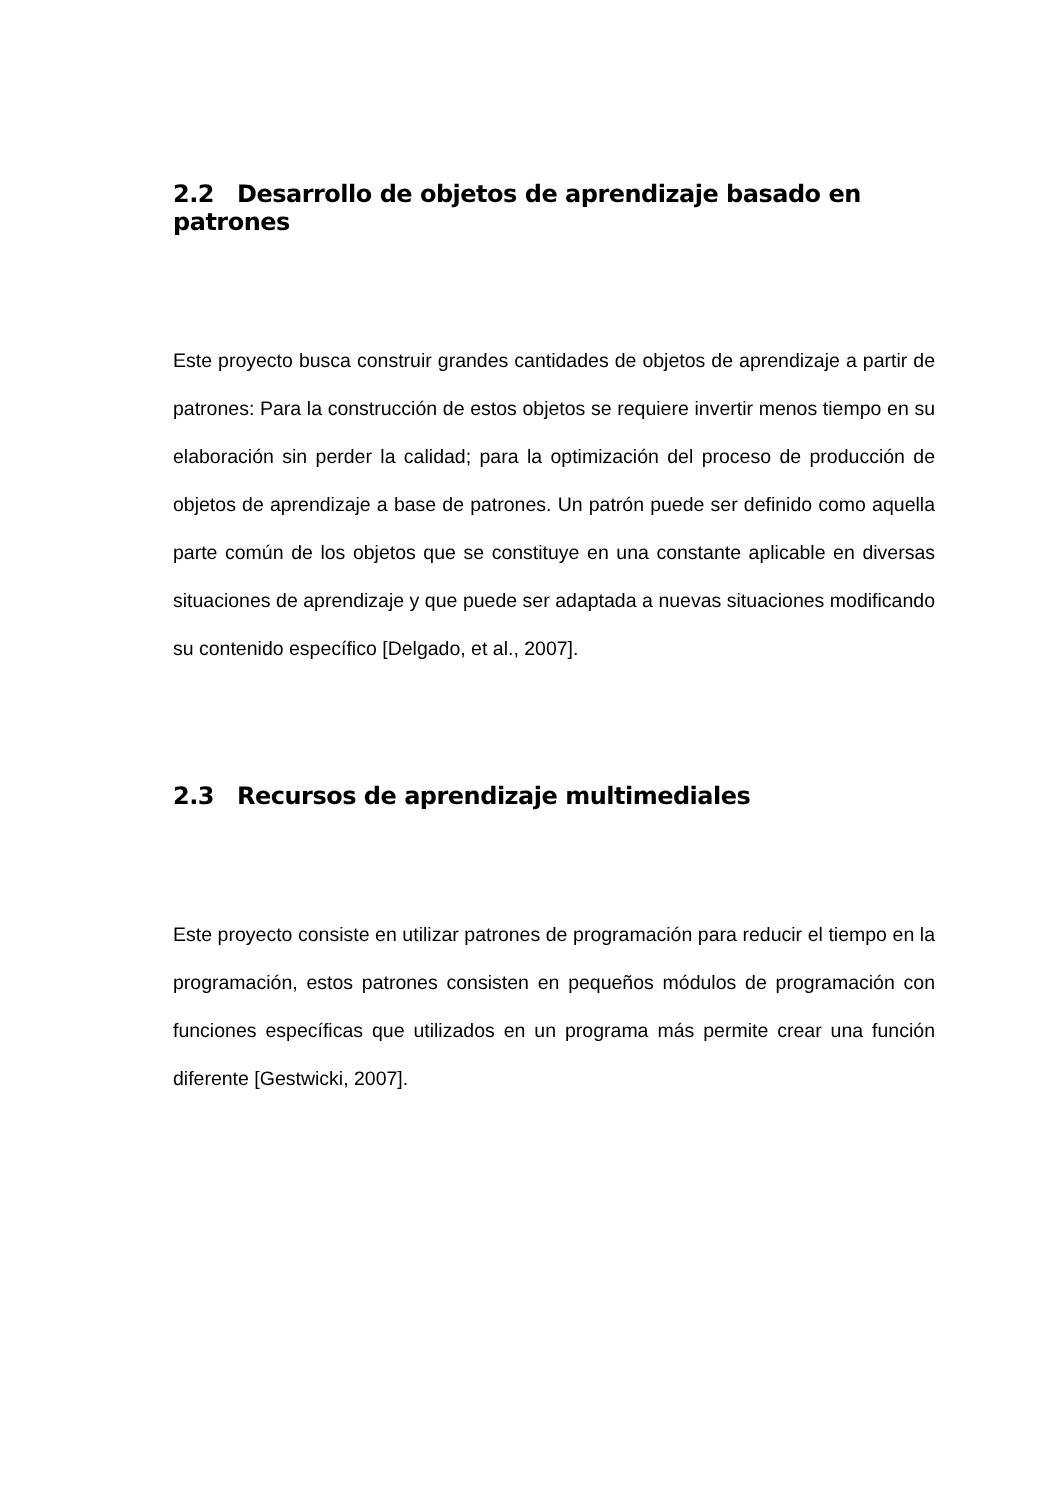2.2 Desarrollo de objetos de aprendizaje basado en patrones
Este proyecto busca construir grandes cantidades de objetos de aprendizaje a partir de patrones: Para la construcción de estos objetos se requiere invertir menos tiempo en su elaboración sin perder la calidad; para la optimización del proceso de producción de objetos de aprendizaje a base de patrones. Un patrón puede ser definido como aquella parte común de los objetos que se constituye en una constante aplicable en diversas situaciones de aprendizaje y que puede ser adaptada a nuevas situaciones modificando su contenido específico [Delgado, et al., 2007].
2.3 Recursos de aprendizaje multimediales
Este proyecto consiste en utilizar patrones de programación para reducir el tiempo en la programación, estos patrones consisten en pequeños módulos de programación con funciones específicas que utilizados en un programa más permite crear una función diferente [Gestwicki, 2007].